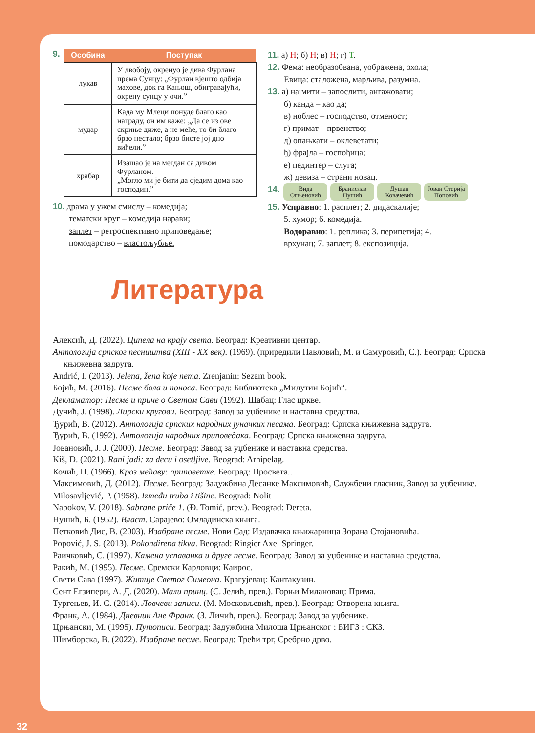9.
| Особина | Поступак |
| --- | --- |
| лукав | У двобоју, окренуо је дива Фурлана према Сунцу: „Фурлан вјешто одбија махове, док га Кањош, обигравајући, окрену сунцу у очи.” |
| мудар | Када му Млеци понуде благо као награду, он им каже: „Да се из ове скриње диже, а не меће, то би благо брзо нестало; брзо бисте јој дно виђели.” |
| храбар | Изашао је на мегдан са дивом Фурланом. „Могло ми је бити да сједим дома као господин.” |
10. драма у ужем смислу – комедија;
тематски круг – комедија нарави;
заплет – ретроспективно приповедање;
помодарство – властољубље.
11. а) Н; б) Н; в) Н; г) Т.
12. Фема: необразобвана, уображена, охола;
Евица: сталожена, марљива, разумна.
13. а) најмити – запослити, ангажовати;
б) канда – као да;
в) ноблес – господство, отменост;
г) примат – првенство;
д) опањкати – оклеветати;
ђ) фрајла – госпођица;
е) пединтер – слуга;
ж) девиза – страни новац.
14.
Вида Огњеновић
Бранислав Нушић
Душан Ковачевић
Јован Стерија Поповић
15. Усправно: 1. расплет; 2. дидаскалије;
5. хумор; 6. комедија.
Водоравно: 1. реплика; 3. перипетија; 4.
врхунац; 7. заплет; 8. експозиција.
Литература
Алексић, Д. (2022). Ципела на крају света. Београд: Креативни центар.
Антологија српског песништва (XIII - XX век). (1969). (приредили Павловић, М. и Самуровић, С.). Београд: Српска књижевна задруга.
Andrić, I. (2013). Jelena, žena koje nema. Zrenjanin: Sezam book.
Бојић, М. (2016). Песме бола и поноса. Београд: Библиотека „Милутин Бојић“.
Декламатор: Песме и приче о Светом Сави (1992). Шабац: Глас цркве.
Дучић, Ј. (1998). Лирски кругови. Београд: Завод за уџбенике и наставна средства.
Ђурић, В. (2012). Антологија српских народних јуначких песама. Београд: Српска књижевна задруга.
Ђурић, В. (1992). Антологија народних приповедака. Београд: Српска књижевна задруга.
Јовановић, Ј. Ј. (2000). Песме. Београд: Завод за уџбенике и наставна средства.
Kiš, D. (2021). Rani jadi: za decu i osetljive. Beograd: Arhipelag.
Кочић, П. (1966). Кроз мећаву: приповетке. Београд: Просвета..
Максимовић, Д. (2012). Песме. Београд: Задужбина Десанке Максимовић, Службени гласник, Завод за уџбенике.
Milosavljević, P. (1958). Između truba i tišine. Beograd: Nolit
Nabokov, V. (2018). Sabrane priče 1. (Đ. Tomić, prev.). Beograd: Dereta.
Нушић, Б. (1952). Власт. Сарајево: Омладинска књига.
Петковић Дис, В. (2003). Изабране песме. Нови Сад: Издавачка књижарница Зорана Стојановића.
Popović, J. S. (2013). Pokondirena tikva. Beograd: Ringier Axel Springer.
Раичковић, С. (1997). Камена успаванка и друге песме. Београд: Завод за уџбенике и наставна средства.
Ракић, М. (1995). Песме. Сремски Карловци: Каирос.
Свети Сава (1997). Житије Светог Симеона. Крагујевац: Кантакузин.
Сент Егзипери, А. Д. (2020). Мали принц. (С. Јелић, прев.). Горњи Милановац: Прима.
Тургењев, И. С. (2014). Ловчеви записи. (М. Московљевић, прев.). Београд: Отворена књига.
Франк, А. (1984). Дневник Ане Франк. (З. Личић, прев.). Београд: Завод за уџбенике.
Црњански, М. (1995). Путописи. Београд: Задужбина Милоша Црњанског : БИГЗ : СКЗ.
Шимборска, В. (2022). Изабране песме. Београд: Трећи трг, Сребрно дрво.
32